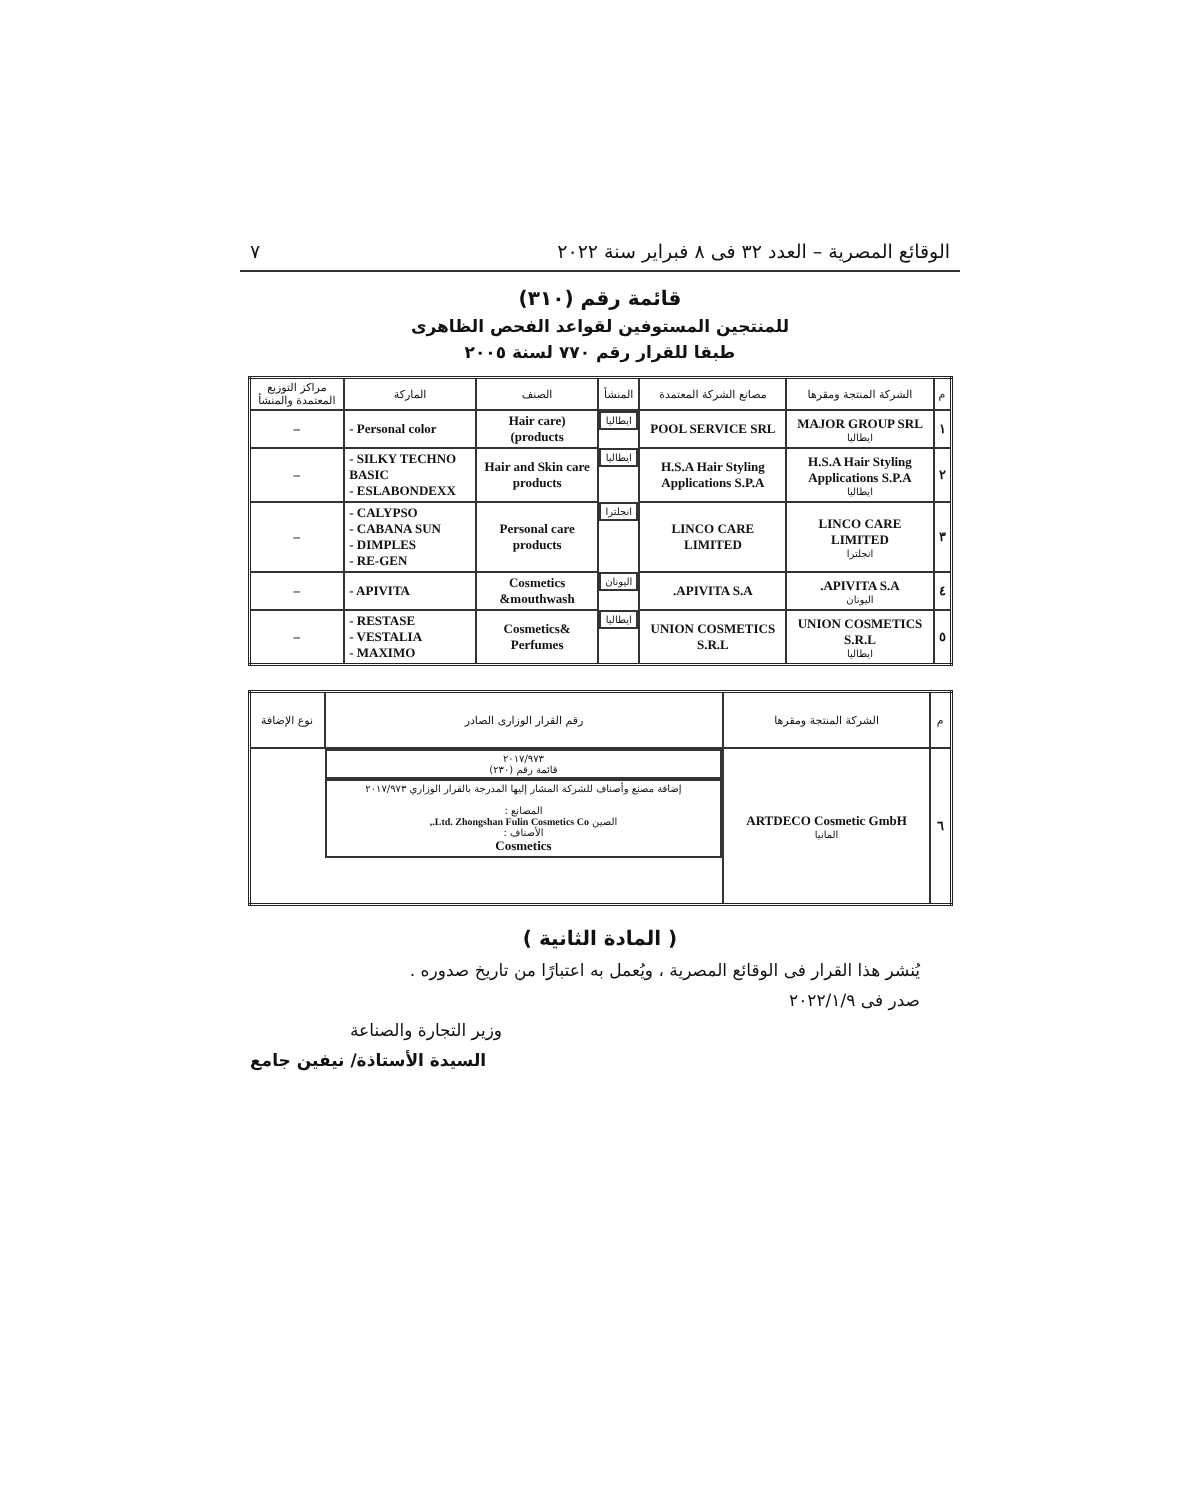الوقائع المصرية – العدد ٣٢ فى ٨ فبراير سنة ٢٠٢٢ ٧
قائمة رقم (٣١٠)
للمنتجين المستوفين لقواعد الفحص الظاهرى
طبقا للقرار رقم ٧٧٠ لسنة ٢٠٠٥
| م | الشركة المنتجة ومقرها | مصانع الشركة المعتمدة | المنشأ | الصنف | الماركة | مراكز التوزيع المعتمدة والمنشأ |
| --- | --- | --- | --- | --- | --- | --- |
| ١ | MAJOR GROUP SRL ايطاليا | POOL SERVICE SRL | ايطاليا | (Hair care products) | - Personal color | – |
| ٢ | H.S.A Hair Styling Applications S.P.A ايطاليا | H.S.A Hair Styling Applications S.P.A | ايطاليا | Hair and Skin care products | - SILKY TECHNO BASIC - ESLABONDEXX | – |
| ٣ | LINCO CARE LIMITED انجلترا | LINCO CARE LIMITED | انجلترا | Personal care products | - CALYPSO - CABANA SUN - DIMPLES - RE-GEN | – |
| ٤ | APIVITA S.A. اليونان | APIVITA S.A. | اليونان | Cosmetics &mouthwash | - APIVITA | – |
| ٥ | UNION COSMETICS S.R.L ايطاليا | UNION COSMETICS S.R.L | ايطاليا | Cosmetics& Perfumes | - RESTASE - VESTALIA - MAXIMO | – |
| م | الشركة المنتجة ومقرها | رقم القرار الوزارى الصادر | نوع الإضافة |
| --- | --- | --- | --- |
| ٦ | ARTDECO Cosmetic GmbH المانيا | ٢٠١٧/٩٧٣ قائمة رقم (٢٣٠) | إضافة مصنع وأصناف للشركة المشار إليها المدرجة بالقرار الوزاري ٢٠١٧/٩٧٣ المصانع : الصين Ltd. Zhongshan Fulin Cosmetics Co., الأصناف : Cosmetics |
( المادة الثانية )
يُنشر هذا القرار فى الوقائع المصرية ، ويُعمل به اعتبارًا من تاريخ صدوره .
صدر فى ٢٠٢٢/١/٩
وزير التجارة والصناعة
السيدة الأستاذة/ نيفين جامع